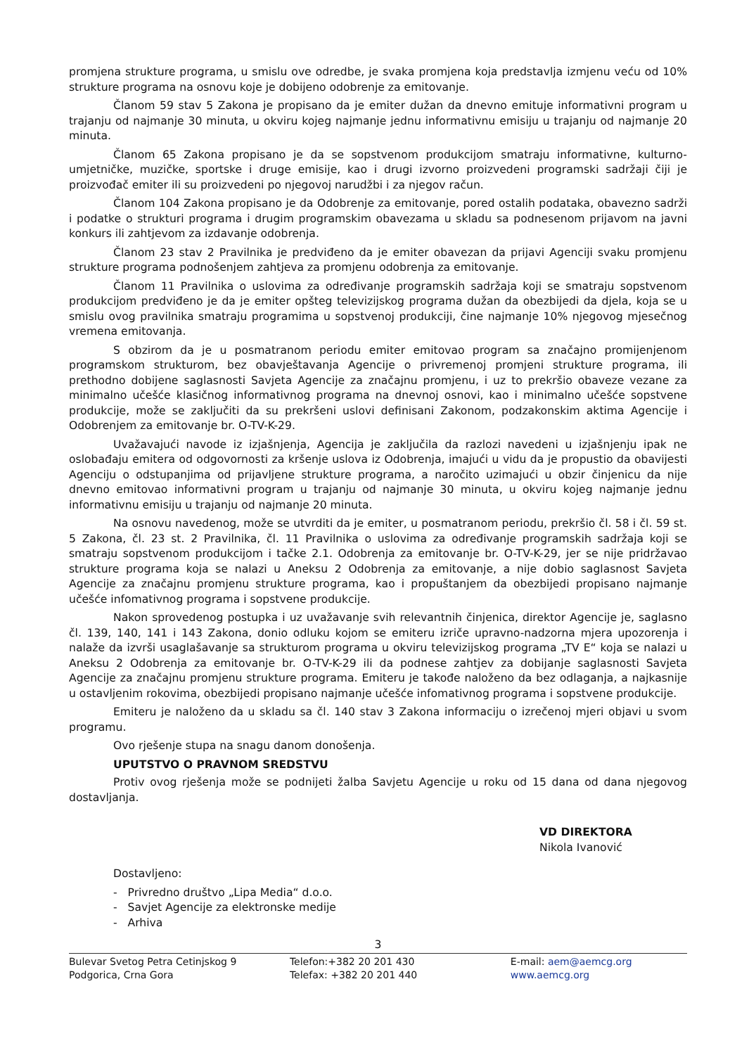promjena strukture programa, u smislu ove odredbe, je svaka promjena koja predstavlja izmjenu veću od 10% strukture programa na osnovu koje je dobijeno odobrenje za emitovanje.
Članom 59 stav 5 Zakona je propisano da je emiter dužan da dnevno emituje informativni program u trajanju od najmanje 30 minuta, u okviru kojeg najmanje jednu informativnu emisiju u trajanju od najmanje 20 minuta.
Članom 65 Zakona propisano je da se sopstvenom produkcijom smatraju informativne, kulturno-umjetničke, muzičke, sportske i druge emisije, kao i drugi izvorno proizvedeni programski sadržaji čiji je proizvođač emiter ili su proizvedeni po njegovoj narudžbi i za njegov račun.
Članom 104 Zakona propisano je da Odobrenje za emitovanje, pored ostalih podataka, obavezno sadrži i podatke o strukturi programa i drugim programskim obavezama u skladu sa podnesenom prijavom na javni konkurs ili zahtjevom za izdavanje odobrenja.
Članom 23 stav 2 Pravilnika je predviđeno da je emiter obavezan da prijavi Agenciji svaku promjenu strukture programa podnošenjem zahtjeva za promjenu odobrenja za emitovanje.
Članom 11 Pravilnika o uslovima za određivanje programskih sadržaja koji se smatraju sopstvenom produkcijom predviđeno je da je emiter opšteg televizijskog programa dužan da obezbijedi da djela, koja se u smislu ovog pravilnika smatraju programima u sopstvenoj produkciji, čine najmanje 10% njegovog mjesečnog vremena emitovanja.
S obzirom da je u posmatranom periodu emiter emitovao program sa značajno promijenjenom programskom strukturom, bez obavještavanja Agencije o privremenoj promjeni strukture programa, ili prethodno dobijene saglasnosti Savjeta Agencije za značajnu promjenu, i uz to prekršio obaveze vezane za minimalno učešće klasičnog informativnog programa na dnevnoj osnovi, kao i minimalno učešće sopstvene produkcije, može se zaključiti da su prekršeni uslovi definisani Zakonom, podzakonskim aktima Agencije i Odobrenjem za emitovanje br. O-TV-K-29.
Uvažavajući navode iz izjašnjenja, Agencija je zaključila da razlozi navedeni u izjašnjenju ipak ne oslobađaju emitera od odgovornosti za kršenje uslova iz Odobrenja, imajući u vidu da je propustio da obavijesti Agenciju o odstupanjima od prijavljene strukture programa, a naročito uzimajući u obzir činjenicu da nije dnevno emitovao informativni program u trajanju od najmanje 30 minuta, u okviru kojeg najmanje jednu informativnu emisiju u trajanju od najmanje 20 minuta.
Na osnovu navedenog, može se utvrditi da je emiter, u posmatranom periodu, prekršio čl. 58 i čl. 59 st. 5 Zakona, čl. 23 st. 2 Pravilnika, čl. 11 Pravilnika o uslovima za određivanje programskih sadržaja koji se smatraju sopstvenom produkcijom i tačke 2.1. Odobrenja za emitovanje br. O-TV-K-29, jer se nije pridržavao strukture programa koja se nalazi u Aneksu 2 Odobrenja za emitovanje, a nije dobio saglasnost Savjeta Agencije za značajnu promjenu strukture programa, kao i propuštanjem da obezbijedi propisano najmanje učešće infomativnog programa i sopstvene produkcije.
Nakon sprovedenog postupka i uz uvažavanje svih relevantnih činjenica, direktor Agencije je, saglasno čl. 139, 140, 141 i 143 Zakona, donio odluku kojom se emiteru izriče upravno-nadzorna mjera upozorenja i nalaže da izvrši usaglašavanje sa strukturom programa u okviru televizijskog programa „TV E“ koja se nalazi u Aneksu 2 Odobrenja za emitovanje br. O-TV-K-29 ili da podnese zahtjev za dobijanje saglasnosti Savjeta Agencije za značajnu promjenu strukture programa. Emiteru je takođe naloženo da bez odlaganja, a najkasnije u ostavljenim rokovima, obezbijedi propisano najmanje učešće infomativnog programa i sopstvene produkcije.
Emiteru je naloženo da u skladu sa čl. 140 stav 3 Zakona informaciju o izrečenoj mjeri objavi u svom programu.
Ovo rješenje stupa na snagu danom donošenja.
UPUTSTVO O PRAVNOM SREDSTVU
Protiv ovog rješenja može se podnijeti žalba Savjetu Agencije u roku od 15 dana od dana njegovog dostavljanja.
VD DIREKTORA
Nikola Ivanović
Dostavljeno:
- Privredno društvo „Lipa Media“ d.o.o.
- Savjet Agencije za elektronske medije
- Arhiva
3
Bulevar Svetog Petra Cetinjskog 9
Podgorica, Crna Gora
Telefon:+382 20 201 430
Telefax: +382 20 201 440
E-mail: aem@aemcg.org
www.aemcg.org